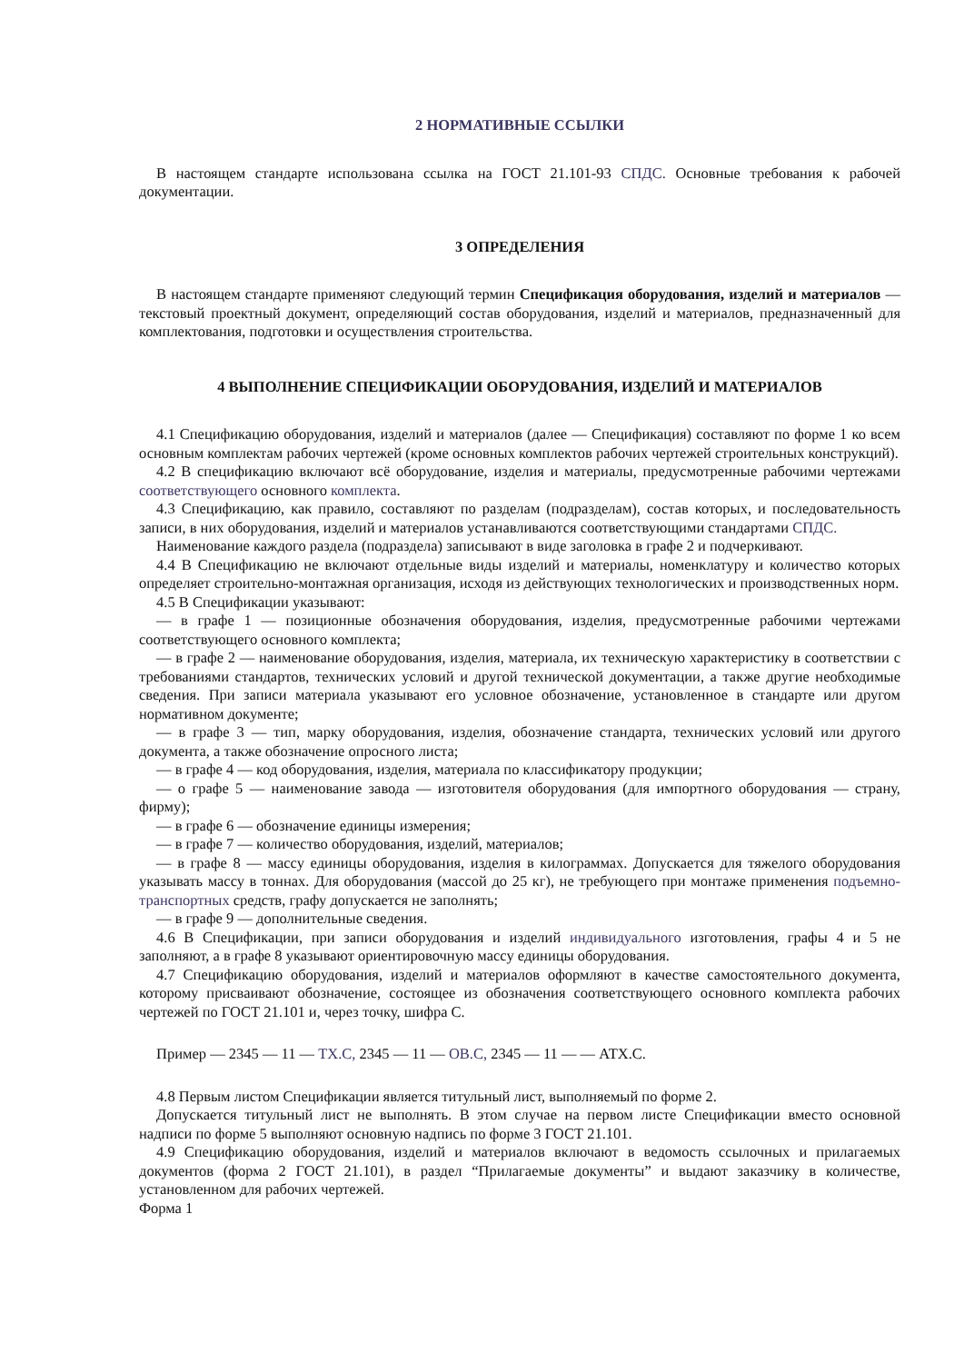2 НОРМАТИВНЫЕ ССЫЛКИ
В настоящем стандарте использована ссылка на ГОСТ 21.101-93 СПДС. Основные требования к рабочей документации.
3 ОПРЕДЕЛЕНИЯ
В настоящем стандарте применяют следующий термин Спецификация оборудования, изделий и материалов — текстовый проектный документ, определяющий состав оборудования, изделий и материалов, предназначенный для комплектования, подготовки и осуществления строительства.
4 ВЫПОЛНЕНИЕ СПЕЦИФИКАЦИИ ОБОРУДОВАНИЯ, ИЗДЕЛИЙ И МАТЕРИАЛОВ
4.1 Спецификацию оборудования, изделий и материалов (далее — Спецификация) составляют по форме 1 ко всем основным комплектам рабочих чертежей (кроме основных комплектов рабочих чертежей строительных конструкций).
4.2 В спецификацию включают всё оборудование, изделия и материалы, предусмотренные рабочими чертежами соответствующего основного комплекта.
4.3 Спецификацию, как правило, составляют по разделам (подразделам), состав которых, и последовательность записи, в них оборудования, изделий и материалов устанавливаются соответствующими стандартами СПДС.
Наименование каждого раздела (подраздела) записывают в виде заголовка в графе 2 и подчеркивают.
4.4 В Спецификацию не включают отдельные виды изделий и материалы, номенклатуру и количество которых определяет строительно-монтажная организация, исходя из действующих технологических и производственных норм.
4.5 В Спецификации указывают:
— в графе 1 — позиционные обозначения оборудования, изделия, предусмотренные рабочими чертежами соответствующего основного комплекта;
— в графе 2 — наименование оборудования, изделия, материала, их техническую характеристику в соответствии с требованиями стандартов, технических условий и другой технической документации, а также другие необходимые сведения. При записи материала указывают его условное обозначение, установленное в стандарте или другом нормативном документе;
— в графе 3 — тип, марку оборудования, изделия, обозначение стандарта, технических условий или другого документа, а также обозначение опросного листа;
— в графе 4 — код оборудования, изделия, материала по классификатору продукции;
— о графе 5 — наименование завода — изготовителя оборудования (для импортного оборудования — страну, фирму);
— в графе 6 — обозначение единицы измерения;
— в графе 7 — количество оборудования, изделий, материалов;
— в графе 8 — массу единицы оборудования, изделия в килограммах. Допускается для тяжелого оборудования указывать массу в тоннах. Для оборудования (массой до 25 кг), не требующего при монтаже применения подъемно-транспортных средств, графу допускается не заполнять;
— в графе 9 — дополнительные сведения.
4.6 В Спецификации, при записи оборудования и изделий индивидуального изготовления, графы 4 и 5 не заполняют, а в графе 8 указывают ориентировочную массу единицы оборудования.
4.7 Спецификацию оборудования, изделий и материалов оформляют в качестве самостоятельного документа, которому присваивают обозначение, состоящее из обозначения соответствующего основного комплекта рабочих чертежей по ГОСТ 21.101 и, через точку, шифра С.
Пример — 2345 — 11 — ТХ.С, 2345 — 11 — ОВ.С, 2345 — 11 — — АТХ.С.
4.8 Первым листом Спецификации является титульный лист, выполняемый по форме 2.
Допускается титульный лист не выполнять. В этом случае на первом листе Спецификации вместо основной надписи по форме 5 выполняют основную надпись по форме 3 ГОСТ 21.101.
4.9 Спецификацию оборудования, изделий и материалов включают в ведомость ссылочных и прилагаемых документов (форма 2 ГОСТ 21.101), в раздел “Прилагаемые документы” и выдают заказчику в количестве, установленном для рабочих чертежей.
Форма 1